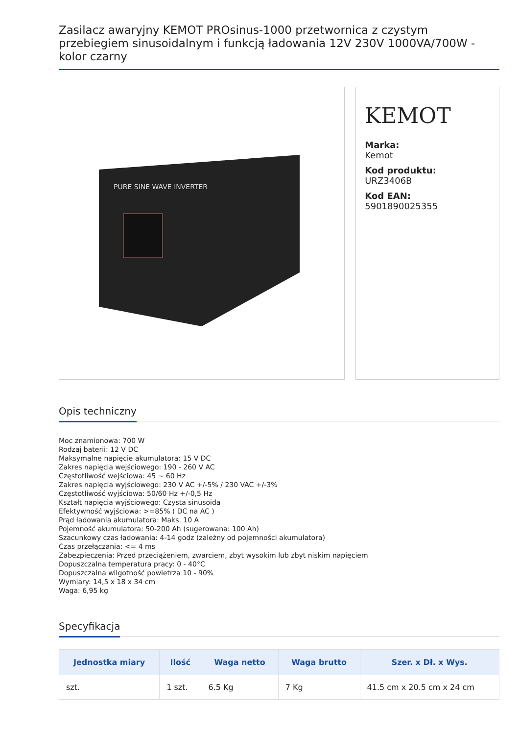Zasilacz awaryjny KEMOT PROsinus-1000 przetwornica z czystym przebiegiem sinusoidalnym i funkcją ładowania 12V 230V 1000VA/700W - kolor czarny
PURE SINE WAVE INVERTER
KEMOT
Marka:
Kemot
Kod produktu:
URZ3406B
Kod EAN:
5901890025355
Opis techniczny
Moc znamionowa: 700 W
Rodzaj baterii: 12 V DC
Maksymalne napięcie akumulatora: 15 V DC
Zakres napięcia wejściowego: 190 - 260 V AC
Częstotliwość wejściowa: 45 ~ 60 Hz
Zakres napięcia wyjściowego: 230 V AC +/-5% / 230 VAC +/-3%
Częstotliwość wyjściowa: 50/60 Hz +/-0,5 Hz
Kształt napięcia wyjściowego: Czysta sinusoida
Efektywność wyjściowa: >=85% ( DC na AC )
Prąd ładowania akumulatora: Maks. 10 A
Pojemność akumulatora: 50-200 Ah (sugerowana: 100 Ah)
Szacunkowy czas ładowania: 4-14 godz (zależny od pojemności akumulatora)
Czas przełączania: <= 4 ms
Zabezpieczenia: Przed przeciążeniem, zwarciem, zbyt wysokim lub zbyt niskim napięciem
Dopuszczalna temperatura pracy: 0 - 40°C
Dopuszczalna wilgotność powietrza 10 - 90%
Wymiary: 14,5 x 18 x 34 cm
Waga: 6,95 kg
Specyfikacja
| Jednostka miary | Ilość | Waga netto | Waga brutto | Szer. x Dł. x Wys. |
| --- | --- | --- | --- | --- |
| szt. | 1 szt. | 6.5 Kg | 7 Kg | 41.5 cm x 20.5 cm x 24 cm |